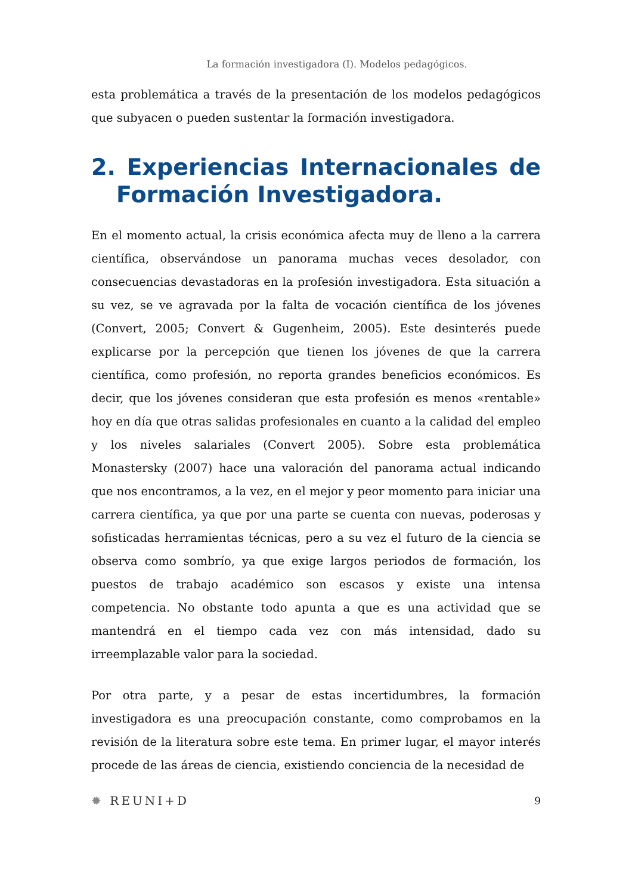La formación investigadora (I). Modelos pedagógicos.
esta problemática a través de la presentación de los modelos pedagógicos que subyacen o pueden sustentar la formación investigadora.
2. Experiencias Internacionales de Formación Investigadora.
En el momento actual, la crisis económica afecta muy de lleno a la carrera científica, observándose un panorama muchas veces desolador, con consecuencias devastadoras en la profesión investigadora. Esta situación a su vez, se ve agravada por la falta de vocación científica de los jóvenes (Convert, 2005; Convert & Gugenheim, 2005). Este desinterés puede explicarse por la percepción que tienen los jóvenes de que la carrera científica, como profesión, no reporta grandes beneficios económicos. Es decir, que los jóvenes consideran que esta profesión es menos «rentable» hoy en día que otras salidas profesionales en cuanto a la calidad del empleo y los niveles salariales (Convert 2005). Sobre esta problemática Monastersky (2007) hace una valoración del panorama actual indicando que nos encontramos, a la vez, en el mejor y peor momento para iniciar una carrera científica, ya que por una parte se cuenta con nuevas, poderosas y sofisticadas herramientas técnicas, pero a su vez el futuro de la ciencia se observa como sombrío, ya que exige largos periodos de formación, los puestos de trabajo académico son escasos y existe una intensa competencia. No obstante todo apunta a que es una actividad que se mantendrá en el tiempo cada vez con más intensidad, dado su irreemplazable valor para la sociedad.
Por otra parte, y a pesar de estas incertidumbres, la formación investigadora es una preocupación constante, como comprobamos en la revisión de la literatura sobre este tema. En primer lugar, el mayor interés procede de las áreas de ciencia, existiendo conciencia de la necesidad de
✹ REUNI+D 9